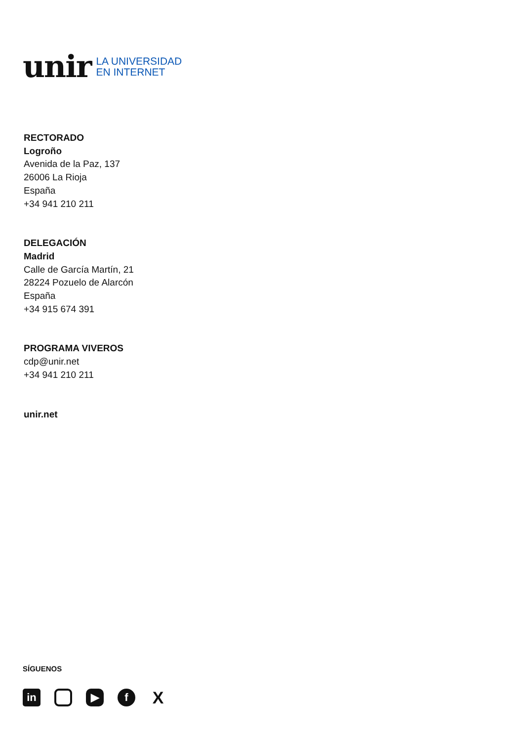unir
LA UNIVERSIDAD
EN INTERNET
RECTORADO
Logroño
Avenida de la Paz, 137
26006 La Rioja
España
+34 941 210 211
DELEGACIÓN
Madrid
Calle de García Martín, 21
28224 Pozuelo de Alarcón
España
+34 915 674 391
PROGRAMA VIVEROS
cdp@unir.net
+34 941 210 211
unir.net
SÍGUENOS
in ▶ f
X